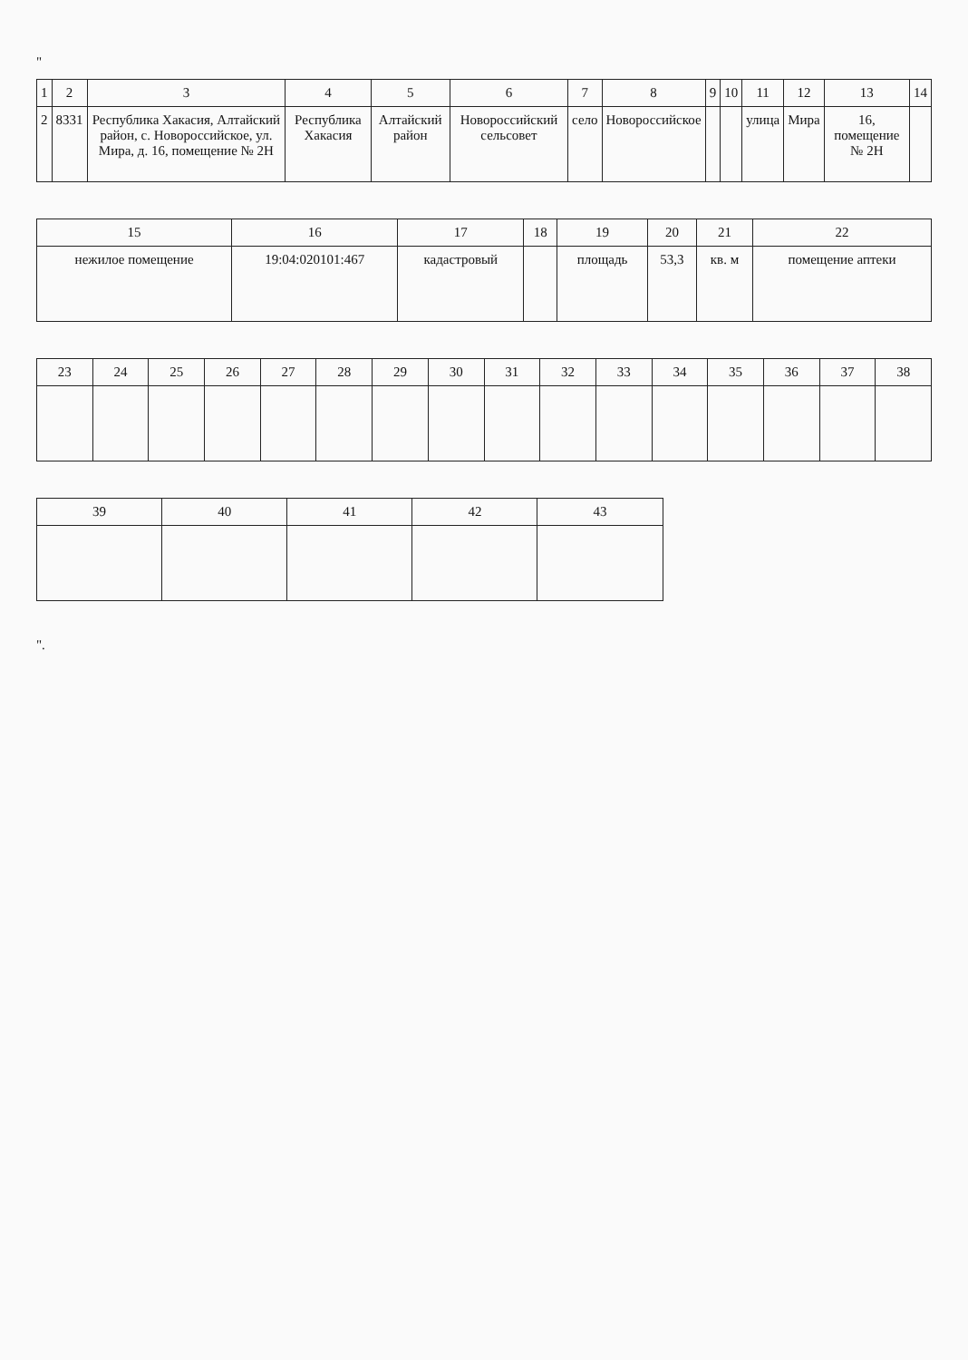"
| 1 | 2 | 3 | 4 | 5 | 6 | 7 | 8 | 9 | 10 | 11 | 12 | 13 | 14 |
| --- | --- | --- | --- | --- | --- | --- | --- | --- | --- | --- | --- | --- | --- |
| 2 | 8331 | Республика Хакасия, Алтайский район, с. Новороссийское, ул. Мира, д. 16, помещение № 2Н | Республика Хакасия | Алтайский район | Новороссийский сельсовет | село | Новороссийское | | | улица | Мира | 16, помещение № 2Н | |
| 15 | 16 | 17 | 18 | 19 | 20 | 21 | 22 |
| --- | --- | --- | --- | --- | --- | --- | --- |
| нежилое помещение | 19:04:020101:467 | кадастровый | | площадь | 53,3 | кв. м | помещение аптеки |
| 23 | 24 | 25 | 26 | 27 | 28 | 29 | 30 | 31 | 32 | 33 | 34 | 35 | 36 | 37 | 38 |
| --- | --- | --- | --- | --- | --- | --- | --- | --- | --- | --- | --- | --- | --- | --- | --- |
| 39 | 40 | 41 | 42 | 43 |
| --- | --- | --- | --- | --- |
".